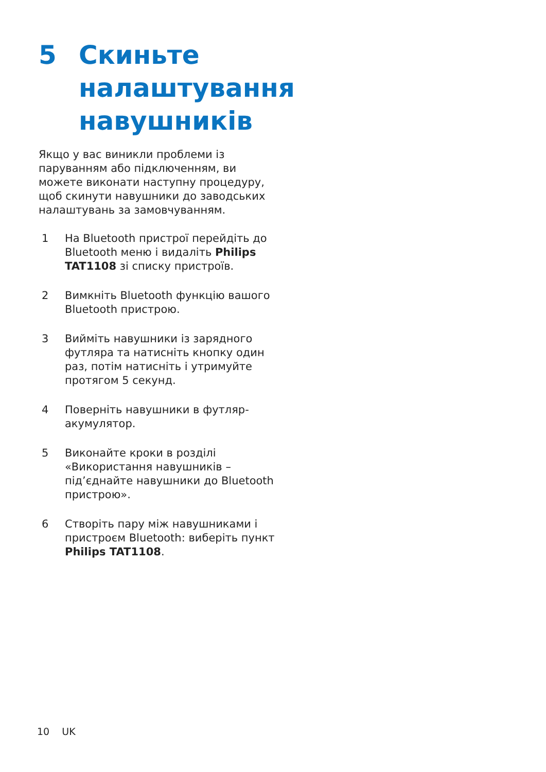5 Скиньте налаштування навушників
Якщо у вас виникли проблеми із паруванням або підключенням, ви можете виконати наступну процедуру, щоб скинути навушники до заводських налаштувань за замовчуванням.
1 На Bluetooth пристрої перейдіть до Bluetooth меню і видаліть Philips TAT1108 зі списку пристроїв.
2 Вимкніть Bluetooth функцію вашого Bluetooth пристрою.
3 Вийміть навушники із зарядного футляра та натисніть кнопку один раз, потім натисніть і утримуйте протягом 5 секунд.
4 Поверніть навушники в футляр-акумулятор.
5 Виконайте кроки в розділі «Використання навушників – під’єднайте навушники до Bluetooth пристрою».
6 Створіть пару між навушниками і пристроєм Bluetooth: виберіть пункт Philips TAT1108.
10 UK